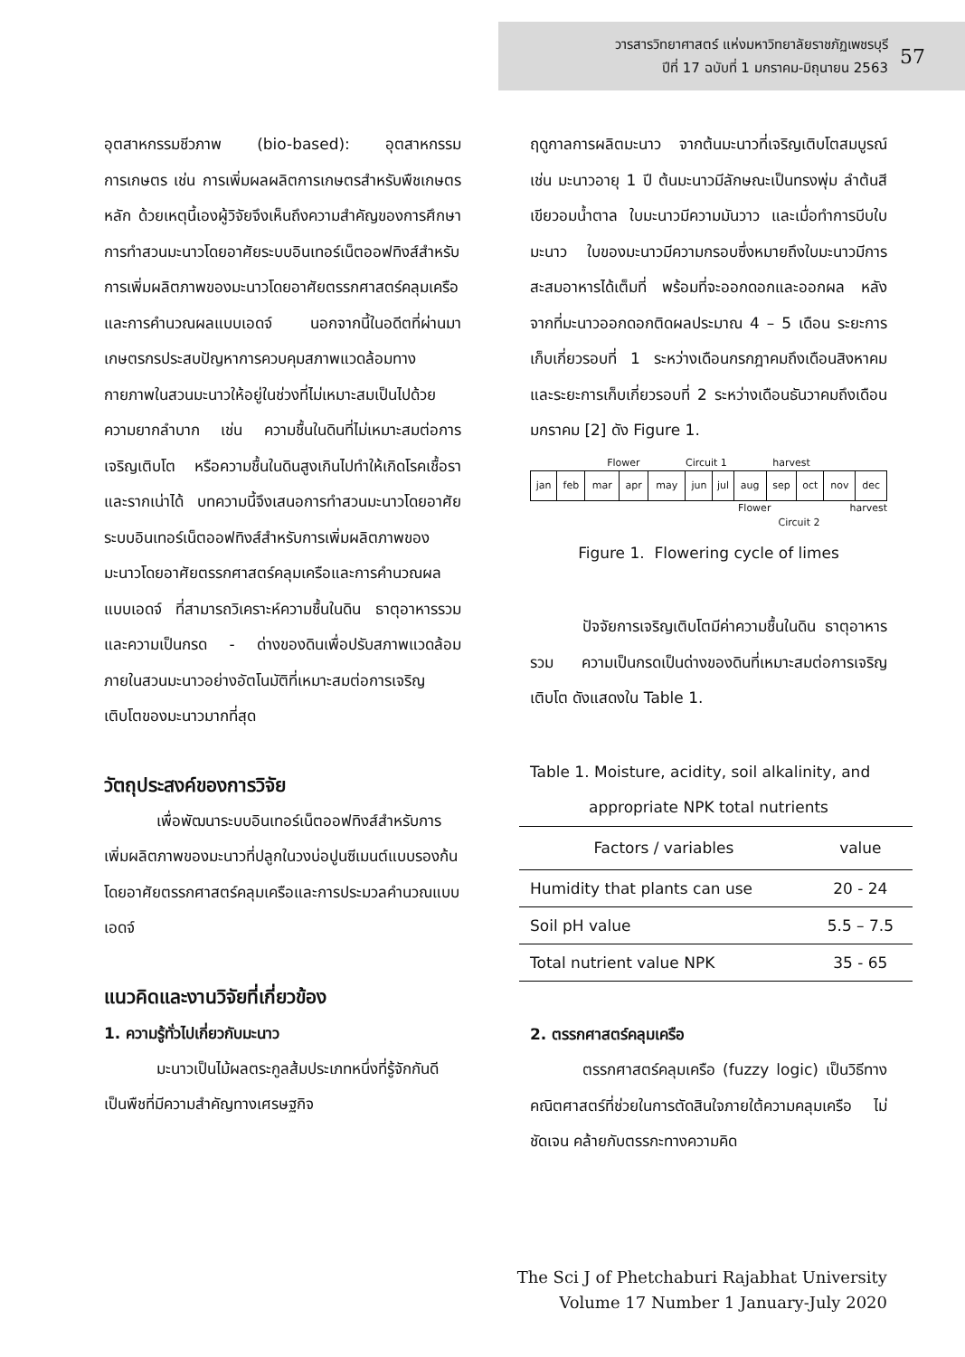วารสารวิทยาศาสตร์ แห่งมหาวิทยาลัยราชภัฏเพชรบุรี
ปีที่ 17 ฉบับที่ 1 มกราคม-มิถุนายน 2563
57
อุตสาหกรรมชีวภาพ (bio-based): อุตสาหกรรมการเกษตร เช่น การเพิ่มผลผลิตการเกษตรสำหรับพืชเกษตรหลัก ด้วยเหตุนี้เองผู้วิจัยจึงเห็นถึงความสำคัญของการศึกษาการทำสวนมะนาวโดยอาศัยระบบอินเทอร์เน็ตออฟทิงส์สำหรับการเพิ่มผลิตภาพของมะนาวโดยอาศัยตรรกศาสตร์คลุมเครือและการคำนวณผลแบบเอดจ์ นอกจากนี้ในอดีตที่ผ่านมาเกษตรกรประสบปัญหาการควบคุมสภาพแวดล้อมทางกายภาพในสวนมะนาวให้อยู่ในช่วงที่ไม่เหมาะสมเป็นไปด้วยความยากลำบาก เช่น ความชื้นในดินที่ไม่เหมาะสมต่อการเจริญเติบโต หรือความชื้นในดินสูงเกินไปทำให้เกิดโรคเชื้อราและรากเน่าได้ บทความนี้จึงเสนอการทำสวนมะนาวโดยอาศัยระบบอินเทอร์เน็ตออฟทิงส์สำหรับการเพิ่มผลิตภาพของมะนาวโดยอาศัยตรรกศาสตร์คลุมเครือและการคำนวณผลแบบเอดจ์ ที่สามารถวิเคราะห์ความชื้นในดิน ธาตุอาหารรวม และความเป็นกรด - ด่างของดินเพื่อปรับสภาพแวดล้อมภายในสวนมะนาวอย่างอัตโนมัติที่เหมาะสมต่อการเจริญเติบโตของมะนาวมากที่สุด
วัตถุประสงค์ของการวิจัย
เพื่อพัฒนาระบบอินเทอร์เน็ตออฟทิงส์สำหรับการเพิ่มผลิตภาพของมะนาวที่ปลูกในวงบ่อปูนซีเมนต์แบบรองก้นโดยอาศัยตรรกศาสตร์คลุมเครือและการประมวลคำนวณแบบเอดจ์
แนวคิดและงานวิจัยที่เกี่ยวข้อง
1. ความรู้ทั่วไปเกี่ยวกับมะนาว
มะนาวเป็นไม้ผลตระกูลส้มประเภทหนึ่งที่รู้จักกันดี เป็นพืชที่มีความสำคัญทางเศรษฐกิจ
ฤดูกาลการผลิตมะนาว จากต้นมะนาวที่เจริญเติบโตสมบูรณ์ เช่น มะนาวอายุ 1 ปี ต้นมะนาวมีลักษณะเป็นทรงพุ่ม ลำต้นสีเขียวอมน้ำตาล ใบมะนาวมีความมันวาว และเมื่อทำการบีบใบมะนาว ใบของมะนาวมีความกรอบซึ่งหมายถึงใบมะนาวมีการสะสมอาหารได้เต็มที่ พร้อมที่จะออกดอกและออกผล หลังจากที่มะนาวออกดอกติดผลประมาณ 4 – 5 เดือน ระยะการเก็บเกี่ยวรอบที่ 1 ระหว่างเดือนกรกฎาคมถึงเดือนสิงหาคมและระยะการเก็บเกี่ยวรอบที่ 2 ระหว่างเดือนธันวาคมถึงเดือนมกราคม [2] ดัง Figure 1.
Flower Circuit 1 harvest
| jan | feb | mar | apr | may | jun | jul | aug | sep | oct | nov | dec |
Flower harvest
Circuit 2
Figure 1. Flowering cycle of limes
ปัจจัยการเจริญเติบโตมีค่าความชื้นในดิน ธาตุอาหารรวม ความเป็นกรดเป็นด่างของดินที่เหมาะสมต่อการเจริญเติบโต ดังแสดงใน Table 1.
Table 1. Moisture, acidity, soil alkalinity, and
appropriate NPK total nutrients
| Factors / variables | value |
| --- | --- |
| Humidity that plants can use | 20 - 24 |
| Soil pH value | 5.5 – 7.5 |
| Total nutrient value NPK | 35 - 65 |
2. ตรรกศาสตร์คลุมเครือ
ตรรกศาสตร์คลุมเครือ (fuzzy logic) เป็นวิธีทางคณิตศาสตร์ที่ช่วยในการตัดสินใจภายใต้ความคลุมเครือ ไม่ชัดเจน คล้ายกับตรรกะทางความคิด
The Sci J of Phetchaburi Rajabhat University
Volume 17 Number 1 January-July 2020